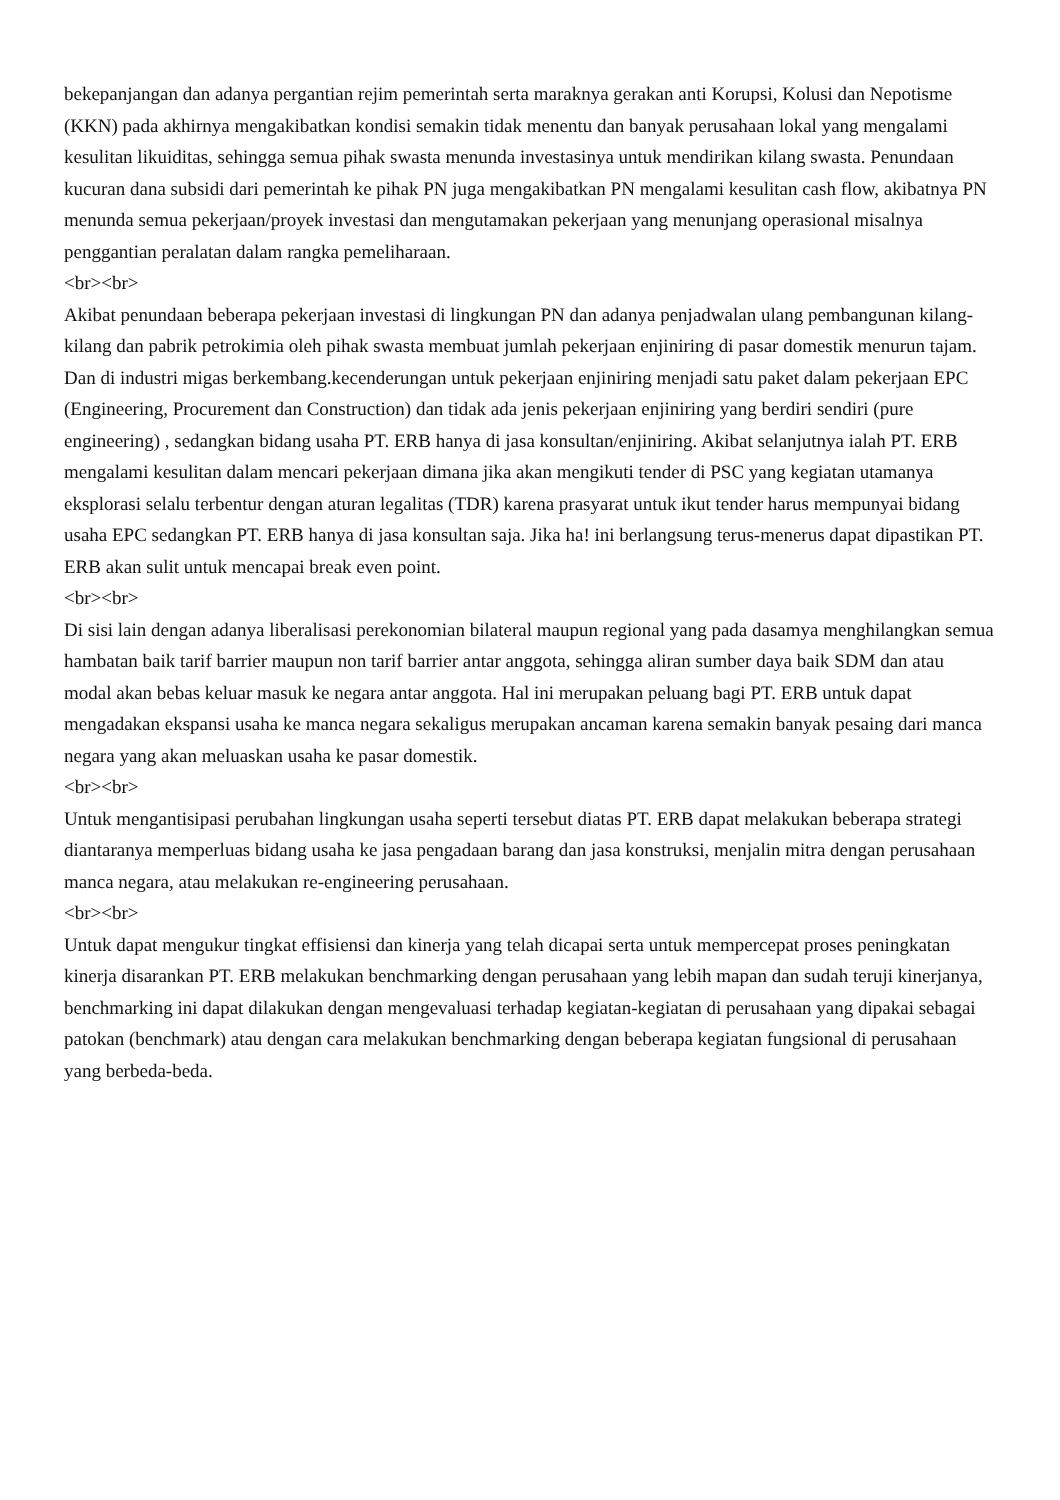bekepanjangan dan adanya pergantian rejim pemerintah serta maraknya gerakan anti Korupsi, Kolusi dan Nepotisme (KKN) pada akhirnya mengakibatkan kondisi semakin tidak menentu dan banyak perusahaan lokal yang mengalami kesulitan likuiditas, sehingga semua pihak swasta menunda investasinya untuk mendirikan kilang swasta. Penundaan kucuran dana subsidi dari pemerintah ke pihak PN juga mengakibatkan PN mengalami kesulitan cash flow, akibatnya PN menunda semua pekerjaan/proyek investasi dan mengutamakan pekerjaan yang menunjang operasional misalnya penggantian peralatan dalam rangka pemeliharaan.
<br><br>
Akibat penundaan beberapa pekerjaan investasi di lingkungan PN dan adanya penjadwalan ulang pembangunan kilang-kilang dan pabrik petrokimia oleh pihak swasta membuat jumlah pekerjaan enjiniring di pasar domestik menurun tajam. Dan di industri migas berkembang.kecenderungan untuk pekerjaan enjiniring menjadi satu paket dalam pekerjaan EPC (Engineering, Procurement dan Construction) dan tidak ada jenis pekerjaan enjiniring yang berdiri sendiri (pure engineering) , sedangkan bidang usaha PT. ERB hanya di jasa konsultan/enjiniring. Akibat selanjutnya ialah PT. ERB mengalami kesulitan dalam mencari pekerjaan dimana jika akan mengikuti tender di PSC yang kegiatan utamanya eksplorasi selalu terbentur dengan aturan legalitas (TDR) karena prasyarat untuk ikut tender harus mempunyai bidang usaha EPC sedangkan PT. ERB hanya di jasa konsultan saja. Jika ha! ini berlangsung terus-menerus dapat dipastikan PT. ERB akan sulit untuk mencapai break even point.
<br><br>
Di sisi lain dengan adanya liberalisasi perekonomian bilateral maupun regional yang pada dasamya menghilangkan semua hambatan baik tarif barrier maupun non tarif barrier antar anggota, sehingga aliran sumber daya baik SDM dan atau modal akan bebas keluar masuk ke negara antar anggota. Hal ini merupakan peluang bagi PT. ERB untuk dapat mengadakan ekspansi usaha ke manca negara sekaligus merupakan ancaman karena semakin banyak pesaing dari manca negara yang akan meluaskan usaha ke pasar domestik.
<br><br>
Untuk mengantisipasi perubahan lingkungan usaha seperti tersebut diatas PT. ERB dapat melakukan beberapa strategi diantaranya memperluas bidang usaha ke jasa pengadaan barang dan jasa konstruksi, menjalin mitra dengan perusahaan manca negara, atau melakukan re-engineering perusahaan.
<br><br>
Untuk dapat mengukur tingkat effisiensi dan kinerja yang telah dicapai serta untuk mempercepat proses peningkatan kinerja disarankan PT. ERB melakukan benchmarking dengan perusahaan yang lebih mapan dan sudah teruji kinerjanya, benchmarking ini dapat dilakukan dengan mengevaluasi terhadap kegiatan-kegiatan di perusahaan yang dipakai sebagai patokan (benchmark) atau dengan cara melakukan benchmarking dengan beberapa kegiatan fungsional di perusahaan yang berbeda-beda.